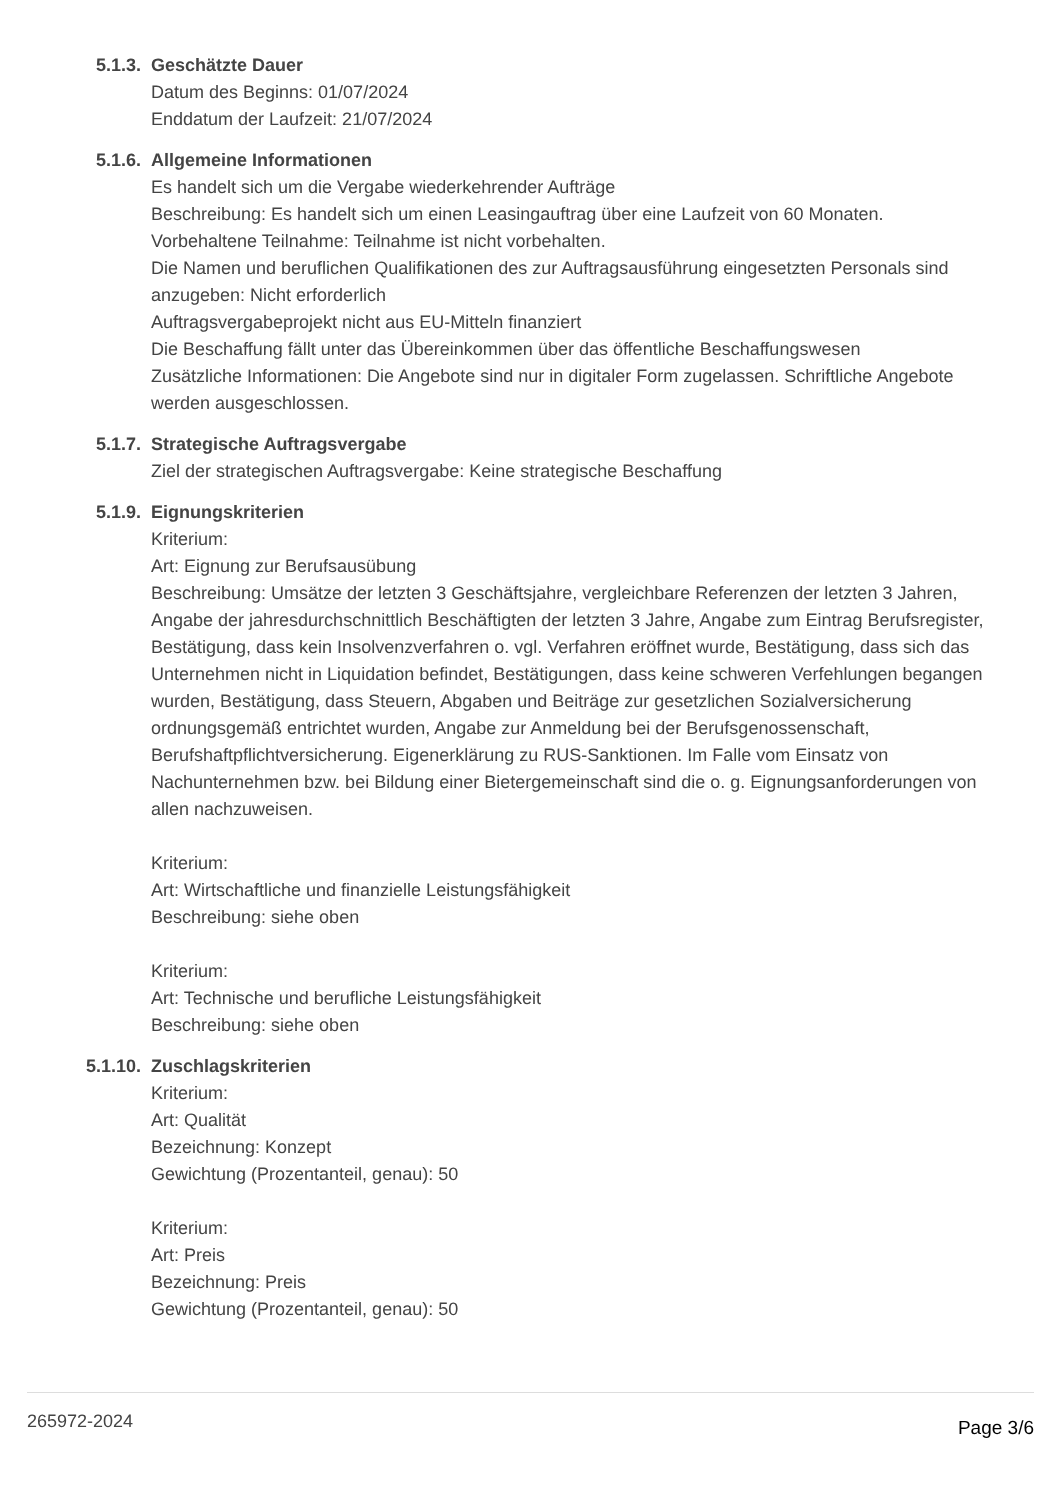5.1.3. Geschätzte Dauer
Datum des Beginns: 01/07/2024
Enddatum der Laufzeit: 21/07/2024
5.1.6. Allgemeine Informationen
Es handelt sich um die Vergabe wiederkehrender Aufträge
Beschreibung: Es handelt sich um einen Leasingauftrag über eine Laufzeit von 60 Monaten.
Vorbehaltene Teilnahme: Teilnahme ist nicht vorbehalten.
Die Namen und beruflichen Qualifikationen des zur Auftragsausführung eingesetzten Personals sind anzugeben: Nicht erforderlich
Auftragsvergabeprojekt nicht aus EU-Mitteln finanziert
Die Beschaffung fällt unter das Übereinkommen über das öffentliche Beschaffungswesen
Zusätzliche Informationen: Die Angebote sind nur in digitaler Form zugelassen. Schriftliche Angebote werden ausgeschlossen.
5.1.7. Strategische Auftragsvergabe
Ziel der strategischen Auftragsvergabe: Keine strategische Beschaffung
5.1.9. Eignungskriterien
Kriterium:
Art: Eignung zur Berufsausübung
Beschreibung: Umsätze der letzten 3 Geschäftsjahre, vergleichbare Referenzen der letzten 3 Jahren, Angabe der jahresdurchschnittlich Beschäftigten der letzten 3 Jahre, Angabe zum Eintrag Berufsregister, Bestätigung, dass kein Insolvenzverfahren o. vgl. Verfahren eröffnet wurde, Bestätigung, dass sich das Unternehmen nicht in Liquidation befindet, Bestätigungen, dass keine schweren Verfehlungen begangen wurden, Bestätigung, dass Steuern, Abgaben und Beiträge zur gesetzlichen Sozialversicherung ordnungsgemäß entrichtet wurden, Angabe zur Anmeldung bei der Berufsgenossenschaft, Berufshaftpflichtversicherung. Eigenerklärung zu RUS-Sanktionen. Im Falle vom Einsatz von Nachunternehmen bzw. bei Bildung einer Bietergemeinschaft sind die o. g. Eignungsanforderungen von allen nachzuweisen.
Kriterium:
Art: Wirtschaftliche und finanzielle Leistungsfähigkeit
Beschreibung: siehe oben
Kriterium:
Art: Technische und berufliche Leistungsfähigkeit
Beschreibung: siehe oben
5.1.10. Zuschlagskriterien
Kriterium:
Art: Qualität
Bezeichnung: Konzept
Gewichtung (Prozentanteil, genau): 50
Kriterium:
Art: Preis
Bezeichnung: Preis
Gewichtung (Prozentanteil, genau): 50
265972-2024 Page 3/6